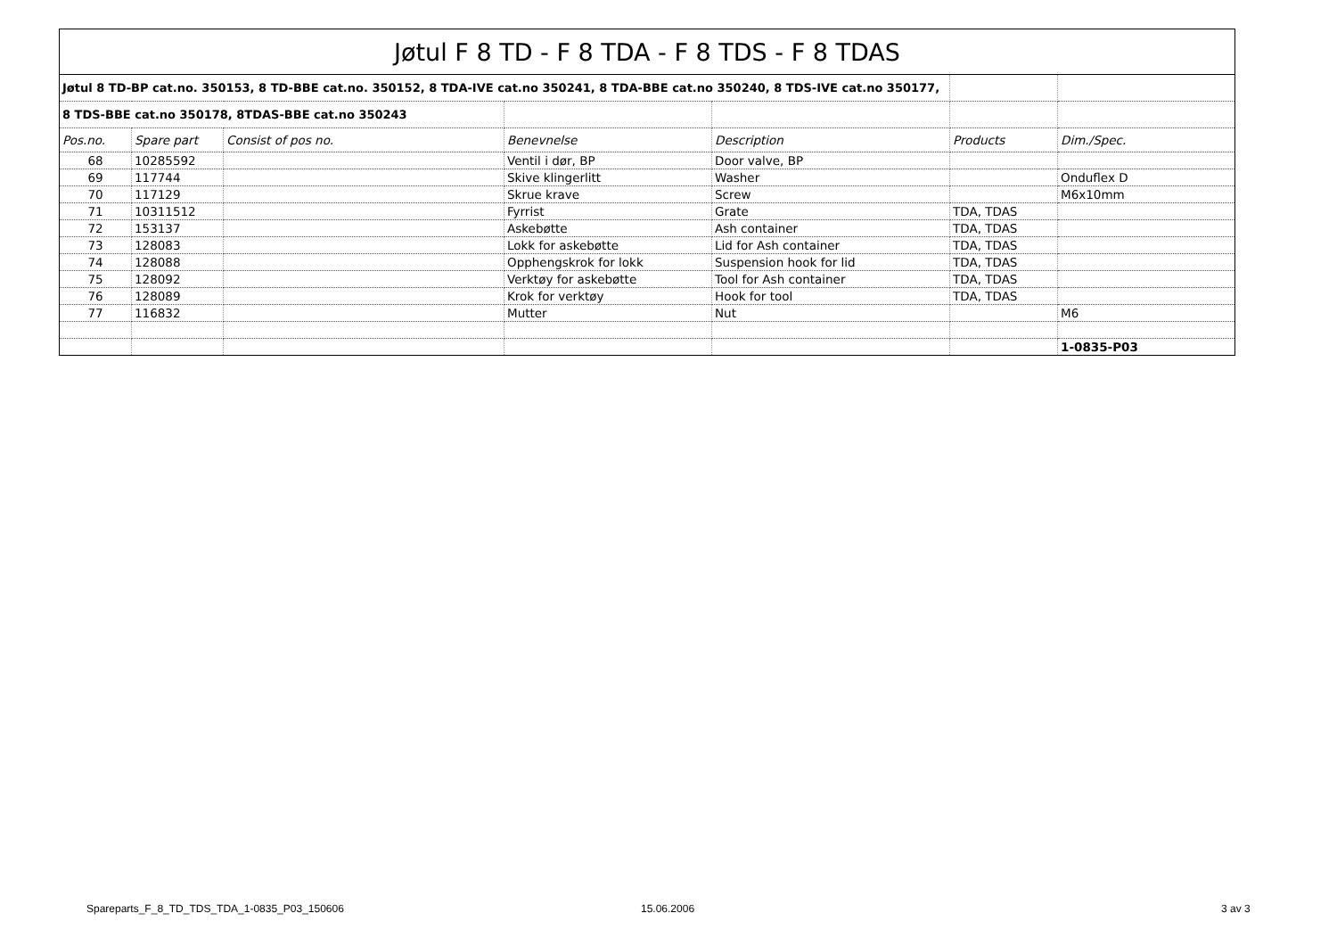| Jøtul F 8 TD - F 8 TDA - F 8 TDS - F 8 TDAS | | | | | | |
| Jøtul 8 TD-BP cat.no. 350153, 8 TD-BBE cat.no. 350152, 8 TDA-IVE cat.no 350241, 8 TDA-BBE cat.no 350240, 8 TDS-IVE cat.no 350177, | | | | | | |
| 8 TDS-BBE cat.no 350178, 8TDAS-BBE cat.no 350243 | | | | | | |
| Pos.no. | Spare part | Consist of pos no. | Benevnelse | Description | Products | Dim./Spec. |
| 68 | 10285592 | | Ventil i dør, BP | Door valve, BP | | |
| 69 | 117744 | | Skive klingerlitt | Washer | | Onduflex D |
| 70 | 117129 | | Skrue krave | Screw | | M6x10mm |
| 71 | 10311512 | | Fyrrist | Grate | TDA, TDAS | |
| 72 | 153137 | | Askebøtte | Ash container | TDA, TDAS | |
| 73 | 128083 | | Lokk for askebøtte | Lid for Ash container | TDA, TDAS | |
| 74 | 128088 | | Opphengskrok for lokk | Suspension hook for lid | TDA, TDAS | |
| 75 | 128092 | | Verktøy for askebøtte | Tool for Ash container | TDA, TDAS | |
| 76 | 128089 | | Krok for verktøy | Hook for tool | TDA, TDAS | |
| 77 | 116832 | | Mutter | Nut | | M6 |
| | | | | | | 1-0835-P03 |
Spareparts_F_8_TD_TDS_TDA_1-0835_P03_150606
15.06.2006 3 av 3